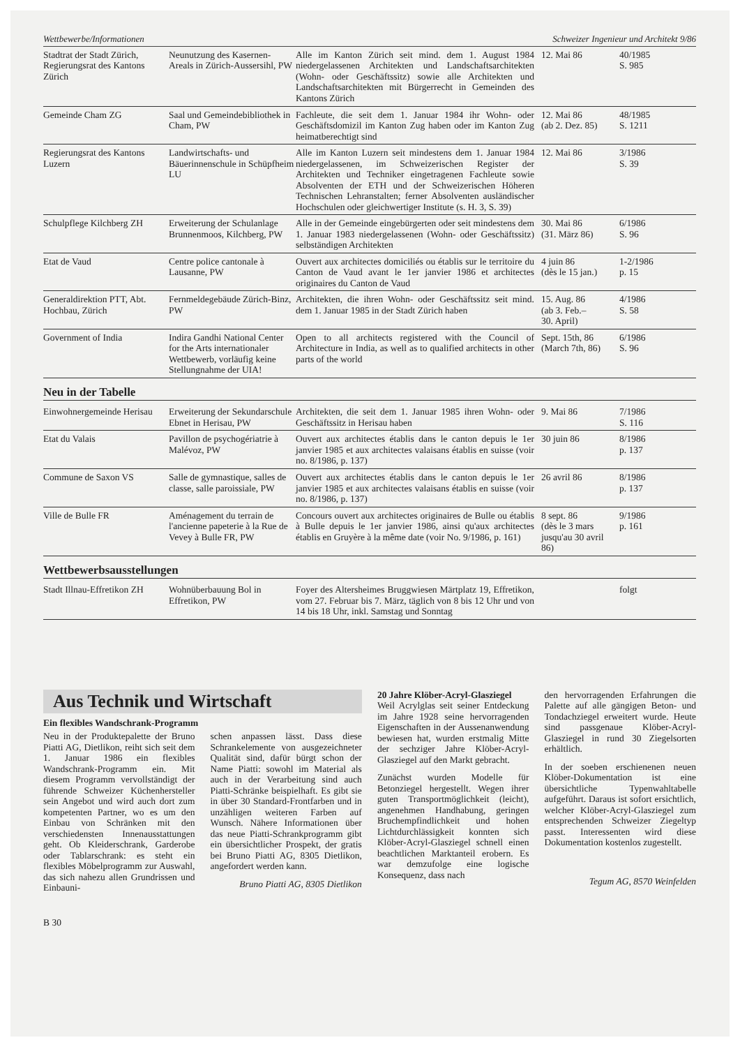Wettbewerbe/Informationen Schweizer Ingenieur und Architekt 9/86
| Stadtrat der Stadt Zürich, Regierungsrat des Kantons Zürich | Neunutzung des Kasernen-Areals in Zürich-Aussersihl, PW | Alle im Kanton Zürich seit mind. dem 1. August 1984 niedergelassenen Architekten und Landschaftsarchitekten (Wohn- oder Geschäftssitz) sowie alle Architekten und Landschaftsarchitekten mit Bürgerrecht in Gemeinden des Kantons Zürich | 12. Mai 86 | 40/1985 S. 985 |
| Gemeinde Cham ZG | Saal und Gemeindebibliothek in Cham, PW | Fachleute, die seit dem 1. Januar 1984 ihr Wohn- oder Geschäftsdomizil im Kanton Zug haben oder im Kanton Zug heimatberechtigt sind | 12. Mai 86 (ab 2. Dez. 85) | 48/1985 S. 1211 |
| Regierungsrat des Kantons Luzern | Landwirtschafts- und Bäuerinnenschule in Schüpfheim LU | Alle im Kanton Luzern seit mindestens dem 1. Januar 1984 niedergelassenen, im Schweizerischen Register der Architekten und Techniker eingetragenen Fachleute sowie Absolventen der ETH und der Schweizerischen Höheren Technischen Lehranstalten; ferner Absolventen ausländischer Hochschulen oder gleichwertiger Institute (s. H. 3, S. 39) | 12. Mai 86 | 3/1986 S. 39 |
| Schulpflege Kilchberg ZH | Erweiterung der Schulanlage Brunnenmoos, Kilchberg, PW | Alle in der Gemeinde eingebürgerten oder seit mindestens dem 1. Januar 1983 niedergelassenen (Wohn- oder Geschäftssitz) selbständigen Architekten | 30. Mai 86 (31. März 86) | 6/1986 S. 96 |
| Etat de Vaud | Centre police cantonale à Lausanne, PW | Ouvert aux architectes domiciliés ou établis sur le territoire du Canton de Vaud avant le 1er janvier 1986 et architectes originaires du Canton de Vaud | 4 juin 86 (dès le 15 jan.) | 1-2/1986 p. 15 |
| Generaldirektion PTT, Abt. Hochbau, Zürich | Fernmeldegebäude Zürich-Binz, PW | Architekten, die ihren Wohn- oder Geschäftssitz seit mind. dem 1. Januar 1985 in der Stadt Zürich haben | 15. Aug. 86 (ab 3. Feb.– 30. April) | 4/1986 S. 58 |
| Government of India | Indira Gandhi National Center for the Arts internationaler Wettbewerb, vorläufig keine Stellungnahme der UIA! | Open to all architects registered with the Council of Architecture in India, as well as to qualified architects in other parts of the world | Sept. 15th, 86 (March 7th, 86) | 6/1986 S. 96 |
Neu in der Tabelle
| Einwohnergemeinde Herisau | Erweiterung der Sekundarschule Ebnet in Herisau, PW | Architekten, die seit dem 1. Januar 1985 ihren Wohn- oder Geschäftssitz in Herisau haben | 9. Mai 86 | 7/1986 S. 116 |
| Etat du Valais | Pavillon de psychogériatrie à Malévoz, PW | Ouvert aux architectes établis dans le canton depuis le 1er janvier 1985 et aux architectes valaisans établis en suisse (voir no. 8/1986, p. 137) | 30 juin 86 | 8/1986 p. 137 |
| Commune de Saxon VS | Salle de gymnastique, salles de classe, salle paroissiale, PW | Ouvert aux architectes établis dans le canton depuis le 1er janvier 1985 et aux architectes valaisans établis en suisse (voir no. 8/1986, p. 137) | 26 avril 86 | 8/1986 p. 137 |
| Ville de Bulle FR | Aménagement du terrain de l'ancienne papeterie à la Rue de Vevey à Bulle FR, PW | Concours ouvert aux architectes originaires de Bulle ou établis à Bulle depuis le 1er janvier 1986, ainsi qu'aux architectes établis en Gruyère à la même date (voir No. 9/1986, p. 161) | 8 sept. 86 (dès le 3 mars jusqu'au 30 avril 86) | 9/1986 p. 161 |
Wettbewerbsausstellungen
| Stadt Illnau-Effretikon ZH | Wohnüberbauung Bol in Effretikon, PW | Foyer des Altersheimes Bruggwiesen Märtplatz 19, Effretikon, vom 27. Februar bis 7. März, täglich von 8 bis 12 Uhr und von 14 bis 18 Uhr, inkl. Samstag und Sonntag | | folgt |
Aus Technik und Wirtschaft
Ein flexibles Wandschrank-Programm
Neu in der Produktepalette der Bruno Piatti AG, Dietlikon, reiht sich seit dem 1. Januar 1986 ein flexibles Wandschrank-Programm ein. Mit diesem Programm vervollständigt der führende Schweizer Küchenhersteller sein Angebot und wird auch dort zum kompetenten Partner, wo es um den Einbau von Schränken mit den verschiedensten Innenausstattungen geht. Ob Kleiderschrank, Garderobe oder Tablarschrank: es steht ein flexibles Möbelprogramm zur Auswahl, das sich nahezu allen Grundrissen und Einbauni-
schen anpassen lässt. Dass diese Schrankelemente von ausgezeichneter Qualität sind, dafür bürgt schon der Name Piatti: sowohl im Material als auch in der Verarbeitung sind auch Piatti-Schränke beispielhaft. Es gibt sie in über 30 Standard-Frontfarben und in unzähligen weiteren Farben auf Wunsch. Nähere Informationen über das neue Piatti-Schrankprogramm gibt ein übersichtlicher Prospekt, der gratis bei Bruno Piatti AG, 8305 Dietlikon, angefordert werden kann.
Bruno Piatti AG, 8305 Dietlikon
20 Jahre Klöber-Acryl-Glasziegel
Weil Acrylglas seit seiner Entdeckung im Jahre 1928 seine hervorragenden Eigenschaften in der Aussenanwendung bewiesen hat, wurden erstmalig Mitte der sechziger Jahre Klöber-Acryl-Glasziegel auf den Markt gebracht.
Zunächst wurden Modelle für Betonziegel hergestellt. Wegen ihrer guten Transportmöglichkeit (leicht), angenehmen Handhabung, geringen Bruchempfindlichkeit und hohen Lichtdurchlässigkeit konnten sich Klöber-Acryl-Glasziegel schnell einen beachtlichen Marktanteil erobern. Es war demzufolge eine logische Konsequenz, dass nach
den hervorragenden Erfahrungen die Palette auf alle gängigen Beton- und Tondachziegel erweitert wurde. Heute sind passgenaue Klöber-Acryl-Glasziegel in rund 30 Ziegelsorten erhältlich.
In der soeben erschienenen neuen Klöber-Dokumentation ist eine übersichtliche Typenwahltabelle aufgeführt. Daraus ist sofort ersichtlich, welcher Klöber-Acryl-Glasziegel zum entsprechenden Schweizer Zie­geltyp passt. Interessenten wird diese Dokumentation kostenlos zugestellt.
Tegum AG, 8570 Weinfelden
B 30